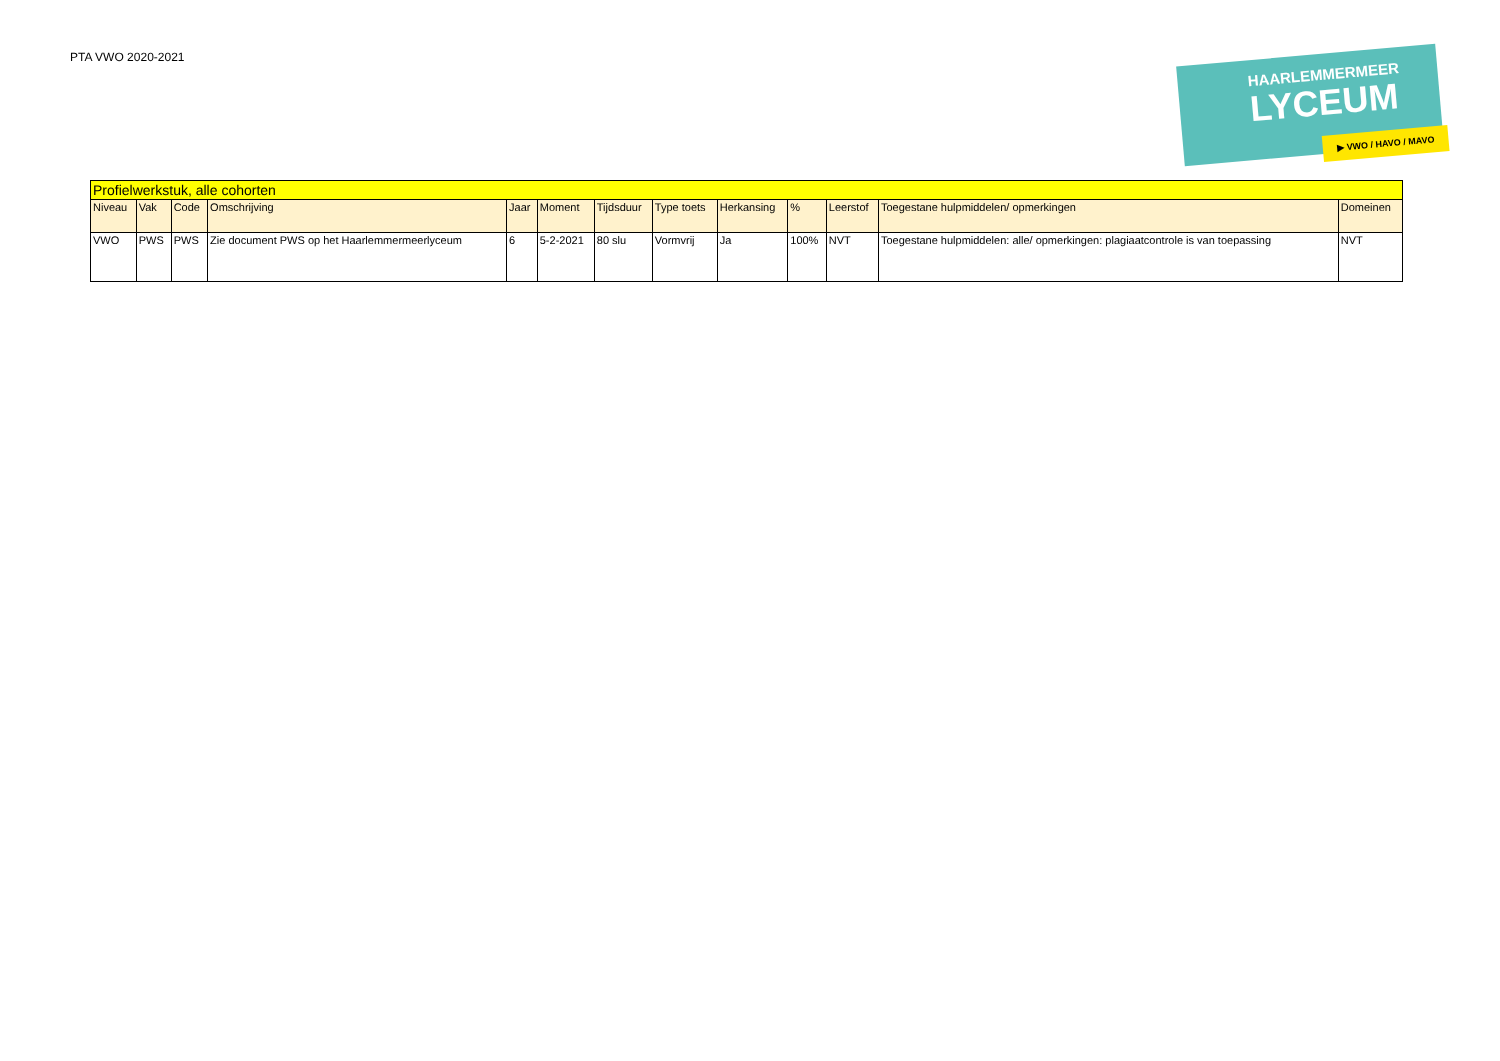PTA VWO 2020-2021
HAARLEMMERMEER
LYCEUM
▶ VWO / HAVO / MAVO
| Profielwerkstuk, alle cohorten | | | | | | | | | | | | |
| Niveau | Vak | Code | Omschrijving | Jaar | Moment | Tijdsduur | Type toets | Herkansing | % | Leerstof | Toegestane hulpmiddelen/ opmerkingen | Domeinen |
| VWO | PWS | PWS | Zie document PWS op het Haarlemmermeerlyceum | 6 | 5-2-2021 | 80 slu | Vormvrij | Ja | 100% | NVT | Toegestane hulpmiddelen: alle/ opmerkingen: plagiaatcontrole is van toepassing | NVT |